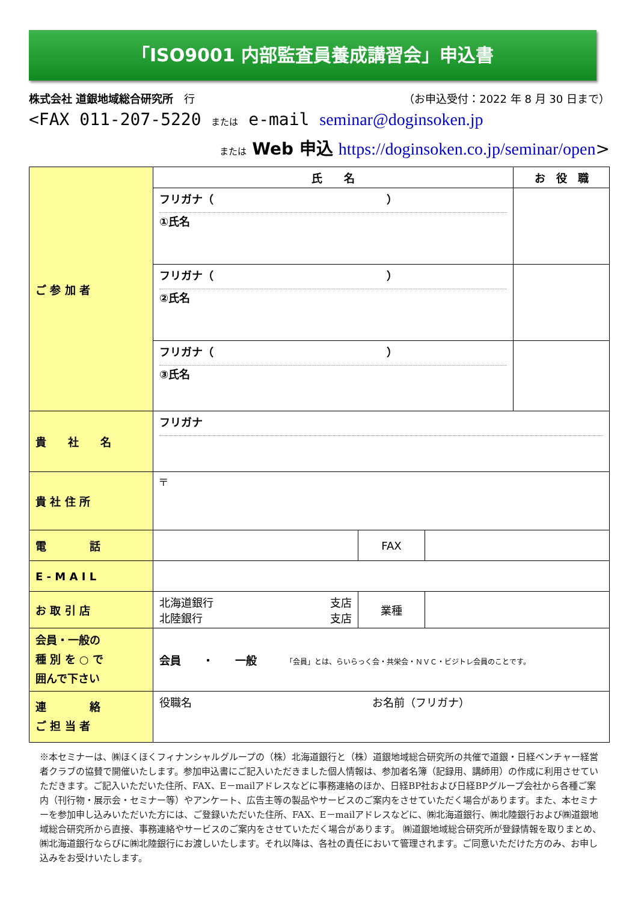「ISO9001 内部監査員養成講習会」申込書
株式会社 道銀地域総合研究所　行 （お申込受付：2022 年 8 月 30 日まで）
<FAX 011-207-5220 または e-mail seminar@doginsoken.jp
または Web 申込 https://doginsoken.co.jp/seminar/open>
| ご 参 加 者 | 氏 名 | お 役 職 |
| | フリガナ（ ） ①氏名 | |
| | フリガナ（ ） ②氏名 | |
| | フリガナ（ ） ③氏名 | |
| 貴 社 名 | フリガナ | |
| 貴 社 住 所 | 〒 | |
| 電 話 | | FAX | |
| E - M A I L | | | |
| お 取 引 店 | 北海道銀行 支店 北陸銀行 支店 | 業種 | |
| 会員・一般の 種 別 を ○ で 囲んで下さい | 会員 ・ 一般 「会員」とは、らいらっく会・共栄会・ＮＶＣ・ビジトレ会員のことです。 | | |
| 連 絡 ご 担 当 者 | 役職名 お名前（フリガナ） | | |
※本セミナーは、㈱ほくほくフィナンシャルグループの（株）北海道銀行と（株）道銀地域総合研究所の共催で道銀・日経ベンチャー経営者クラブの協賛で開催いたします。参加申込書にご記入いただきました個人情報は、参加者名簿（記録用、講師用）の作成に利用させていただきます。ご記入いただいた住所、FAX、E－mailアドレスなどに事務連絡のほか、日経BP社および日経BPグループ会社から各種ご案内（刊行物・展示会・セミナー等）やアンケート、広告主等の製品やサービスのご案内をさせていただく場合があります。また、本セミナーを参加申し込みいただいた方には、ご登録いただいた住所、FAX、E－mailアドレスなどに、㈱北海道銀行、㈱北陸銀行および㈱道銀地域総合研究所から直接、事務連絡やサービスのご案内をさせていただく場合があります。 ㈱道銀地域総合研究所が登録情報を取りまとめ、㈱北海道銀行ならびに㈱北陸銀行にお渡しいたします。それ以降は、各社の責任において管理されます。ご同意いただけた方のみ、お申し込みをお受けいたします。